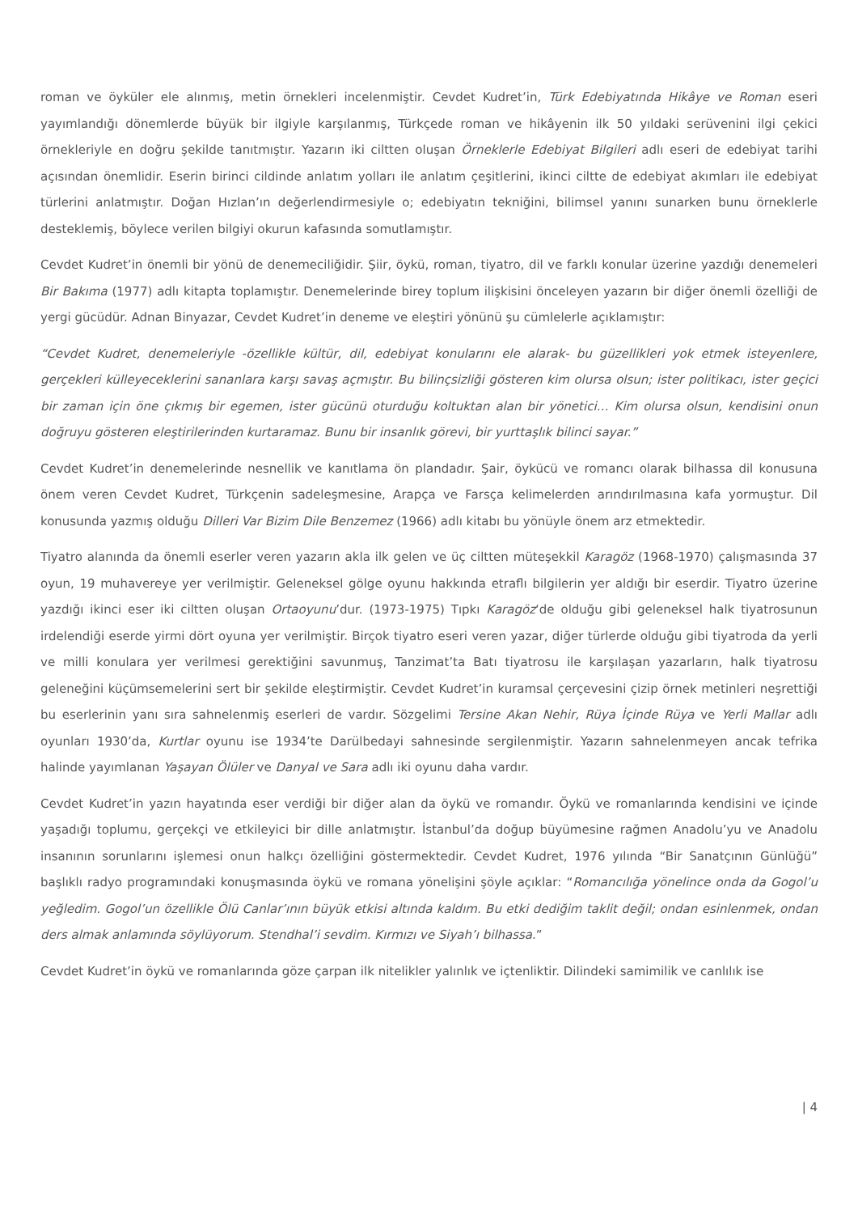roman ve öyküler ele alınmış, metin örnekleri incelenmiştir. Cevdet Kudret’in, Türk Edebiyatında Hikâye ve Roman eseri yayımlandığı dönemlerde büyük bir ilgiyle karşılanmış, Türkçede roman ve hikâyenin ilk 50 yıldaki serüvenini ilgi çekici örnekleriyle en doğru şekilde tanıtmıştır. Yazarın iki ciltten oluşan Örneklerle Edebiyat Bilgileri adlı eseri de edebiyat tarihi açısından önemlidir. Eserin birinci cildinde anlatım yolları ile anlatım çeşitlerini, ikinci ciltte de edebiyat akımları ile edebiyat türlerini anlatmıştır. Doğan Hızlan’ın değerlendirmesiyle o; edebiyatın tekniğini, bilimsel yanını sunarken bunu örneklerle desteklemiş, böylece verilen bilgiyi okurun kafasında somutlamıştır.
Cevdet Kudret’in önemli bir yönü de denemeciliğidir. Şiir, öykü, roman, tiyatro, dil ve farklı konular üzerine yazdığı denemeleri Bir Bakıma (1977) adlı kitapta toplamıştır. Denemelerinde birey toplum ilişkisini önceleyen yazarın bir diğer önemli özelliği de yergi gücüdür. Adnan Binyazar, Cevdet Kudret’in deneme ve eleştiri yönünü şu cümlelerle açıklamıştır:
“Cevdet Kudret, denemeleriyle -özellikle kültür, dil, edebiyat konularını ele alarak- bu güzellikleri yok etmek isteyenlere, gerçekleri külleyeceklerini sananlara karşı savaş açmıştır. Bu bilinçsizliği gösteren kim olursa olsun; ister politikacı, ister geçici bir zaman için öne çıkmış bir egemen, ister gücünü oturduğu koltuktan alan bir yönetici… Kim olursa olsun, kendisini onun doğruyu gösteren eleştirilerinden kurtaramaz. Bunu bir insanlık görevi, bir yurttaşlık bilinci sayar.”
Cevdet Kudret’in denemelerinde nesnellik ve kanıtlama ön plandadır. Şair, öykücü ve romancı olarak bilhassa dil konusuna önem veren Cevdet Kudret, Türkçenin sadeleşmesine, Arapça ve Farsça kelimelerden arındırılmasına kafa yormuştur. Dil konusunda yazmış olduğu Dilleri Var Bizim Dile Benzemez (1966) adlı kitabı bu yönüyle önem arz etmektedir.
Tiyatro alanında da önemli eserler veren yazarın akla ilk gelen ve üç ciltten müteşekkil Karagöz (1968-1970) çalışmasında 37 oyun, 19 muhavereye yer verilmiştir. Geleneksel gölge oyunu hakkında etraflı bilgilerin yer aldığı bir eserdir. Tiyatro üzerine yazdığı ikinci eser iki ciltten oluşan Ortaoyunu’dur. (1973-1975) Tıpkı Karagöz‘de olduğu gibi geleneksel halk tiyatrosunun irdelendiği eserde yirmi dört oyuna yer verilmiştir. Birçok tiyatro eseri veren yazar, diğer türlerde olduğu gibi tiyatroda da yerli ve milli konulara yer verilmesi gerektiğini savunmuş, Tanzimat’ta Batı tiyatrosu ile karşılaşan yazarların, halk tiyatrosu geleneğini küçümsemelerini sert bir şekilde eleştirmiştir. Cevdet Kudret’in kuramsal çerçevesini çizip örnek metinleri neşrettiği bu eserlerinin yanı sıra sahnelenmiş eserleri de vardır. Sözgelimi Tersine Akan Nehir, Rüya İçinde Rüya ve Yerli Mallar adlı oyunları 1930’da, Kurtlar oyunu ise 1934’te Darülbedayi sahnesinde sergilenmiştir. Yazarın sahnelenmeyen ancak tefrika halinde yayımlanan Yaşayan Ölüler ve Danyal ve Sara adlı iki oyunu daha vardır.
Cevdet Kudret’in yazın hayatında eser verdiği bir diğer alan da öykü ve romandır. Öykü ve romanlarında kendisini ve içinde yaşadığı toplumu, gerçekçi ve etkileyici bir dille anlatmıştır. İstanbul’da doğup büyümesine rağmen Anadolu’yu ve Anadolu insanının sorunlarını işlemesi onun halkçı özelliğini göstermektedir. Cevdet Kudret, 1976 yılında “Bir Sanatçının Günlüğü” başlıklı radyo programındaki konuşmasında öykü ve romana yönelişini şöyle açıklar: “Romancılığa yönelince onda da Gogol’u yeğledim. Gogol’un özellikle Ölü Canlar’ının büyük etkisi altında kaldım. Bu etki dediğim taklit değil; ondan esinlenmek, ondan ders almak anlamında söylüyorum. Stendhal’i sevdim. Kırmızı ve Siyah’ı bilhassa.”
Cevdet Kudret’in öykü ve romanlarında göze çarpan ilk nitelikler yalınlık ve içtenliktir. Dilindeki samimilik ve canlılık ise
| 4